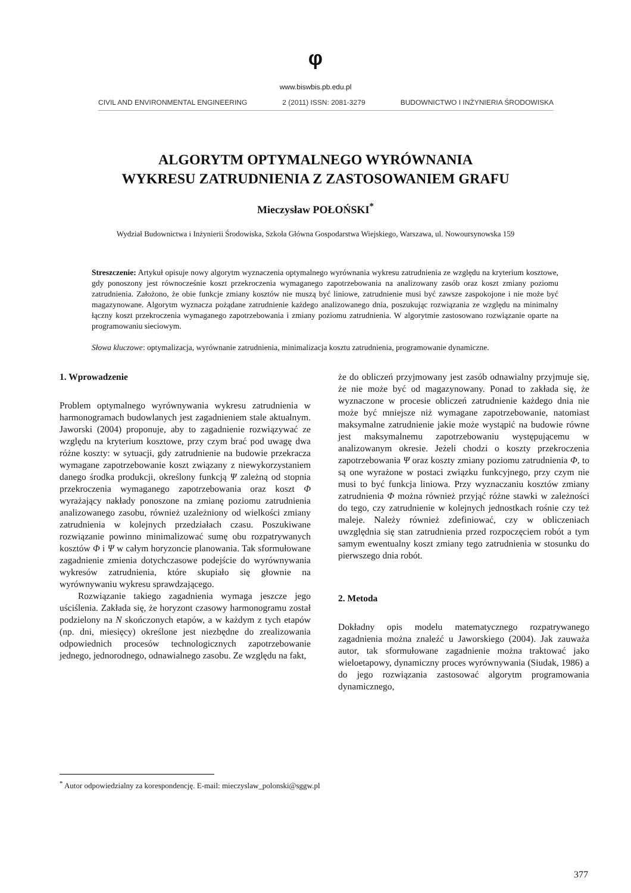φ
www.biswbis.pb.edu.pl
CIVIL AND ENVIRONMENTAL ENGINEERING 2 (2011) ISSN: 2081-3279 BUDOWNICTWO I INŻYNIERIA ŚRODOWISKA
ALGORYTM OPTYMALNEGO WYRÓWNANIA
WYKRESU ZATRUDNIENIA Z ZASTOSOWANIEM GRAFU
Mieczysław POŁOŃSKI<sup>*</sup>
Wydział Budownictwa i Inżynierii Środowiska, Szkoła Główna Gospodarstwa Wiejskiego, Warszawa, ul. Nowoursynowska 159
Streszczenie: Artykuł opisuje nowy algorytm wyznaczenia optymalnego wyrównania wykresu zatrudnienia ze względu na kryterium kosztowe, gdy ponoszony jest równocześnie koszt przekroczenia wymaganego zapotrzebowania na analizowany zasób oraz koszt zmiany poziomu zatrudnienia. Założono, że obie funkcje zmiany kosztów nie muszą być liniowe, zatrudnienie musi być zawsze zaspokojone i nie może być magazynowane. Algorytm wyznacza pożądane zatrudnienie każdego analizowanego dnia, poszukując rozwiązania ze względu na minimalny łączny koszt przekroczenia wymaganego zapotrzebowania i zmiany poziomu zatrudnienia. W algorytmie zastosowano rozwiązanie oparte na programowaniu sieciowym.
Słowa kluczowe: optymalizacja, wyrównanie zatrudnienia, minimalizacja kosztu zatrudnienia, programowanie dynamiczne.
1. Wprowadzenie
Problem optymalnego wyrównywania wykresu zatrudnienia w harmonogramach budowlanych jest zagadnieniem stale aktualnym. Jaworski (2004) proponuje, aby to zagadnienie rozwiązywać ze względu na kryterium kosztowe, przy czym brać pod uwagę dwa różne koszty: w sytuacji, gdy zatrudnienie na budowie przekracza wymagane zapotrzebowanie koszt związany z niewykorzystaniem danego środka produkcji, określony funkcją Ψ zależną od stopnia przekroczenia wymaganego zapotrzebowania oraz koszt Φ wyrażający nakłady ponoszone na zmianę poziomu zatrudnienia analizowanego zasobu, również uzależniony od wielkości zmiany zatrudnienia w kolejnych przedziałach czasu. Poszukiwane rozwiązanie powinno minimalizować sumę obu rozpatrywanych kosztów Φ i Ψ w całym horyzoncie planowania. Tak sformułowane zagadnienie zmienia dotychczasowe podejście do wyrównywania wykresów zatrudnienia, które skupiało się głownie na wyrównywaniu wykresu sprawdzającego.
Rozwiązanie takiego zagadnienia wymaga jeszcze jego uściślenia. Zakłada się, że horyzont czasowy harmonogramu został podzielony na N skończonych etapów, a w każdym z tych etapów (np. dni, miesięcy) określone jest niezbędne do zrealizowania odpowiednich procesów technologicznych zapotrzebowanie jednego, jednorodnego, odnawialnego zasobu. Ze względu na fakt,
że do obliczeń przyjmowany jest zasób odnawialny przyjmuje się, że nie może być od magazynowany. Ponad to zakłada się, że wyznaczone w procesie obliczeń zatrudnienie każdego dnia nie może być mniejsze niż wymagane zapotrzebowanie, natomiast maksymalne zatrudnienie jakie może wystąpić na budowie równe jest maksymalnemu zapotrzebowaniu występującemu w analizowanym okresie. Jeżeli chodzi o koszty przekroczenia zapotrzebowania Ψ oraz koszty zmiany poziomu zatrudnienia Φ, to są one wyrażone w postaci związku funkcyjnego, przy czym nie musi to być funkcja liniowa. Przy wyznaczaniu kosztów zmiany zatrudnienia Φ można również przyjąć różne stawki w zależności do tego, czy zatrudnienie w kolejnych jednostkach rośnie czy też maleje. Należy również zdefiniować, czy w obliczeniach uwzględnia się stan zatrudnienia przed rozpoczęciem robót a tym samym ewentualny koszt zmiany tego zatrudnienia w stosunku do pierwszego dnia robót.
2. Metoda
Dokładny opis modelu matematycznego rozpatrywanego zagadnienia można znaleźć u Jaworskiego (2004). Jak zauważa autor, tak sformułowane zagadnienie można traktować jako wieloetapowy, dynamiczny proces wyrównywania (Siudak, 1986) a do jego rozwiązania zastosować algorytm programowania dynamicznego,
<sup>*</sup> Autor odpowiedzialny za korespondencję. E-mail: mieczyslaw_polonski@sggw.pl
377